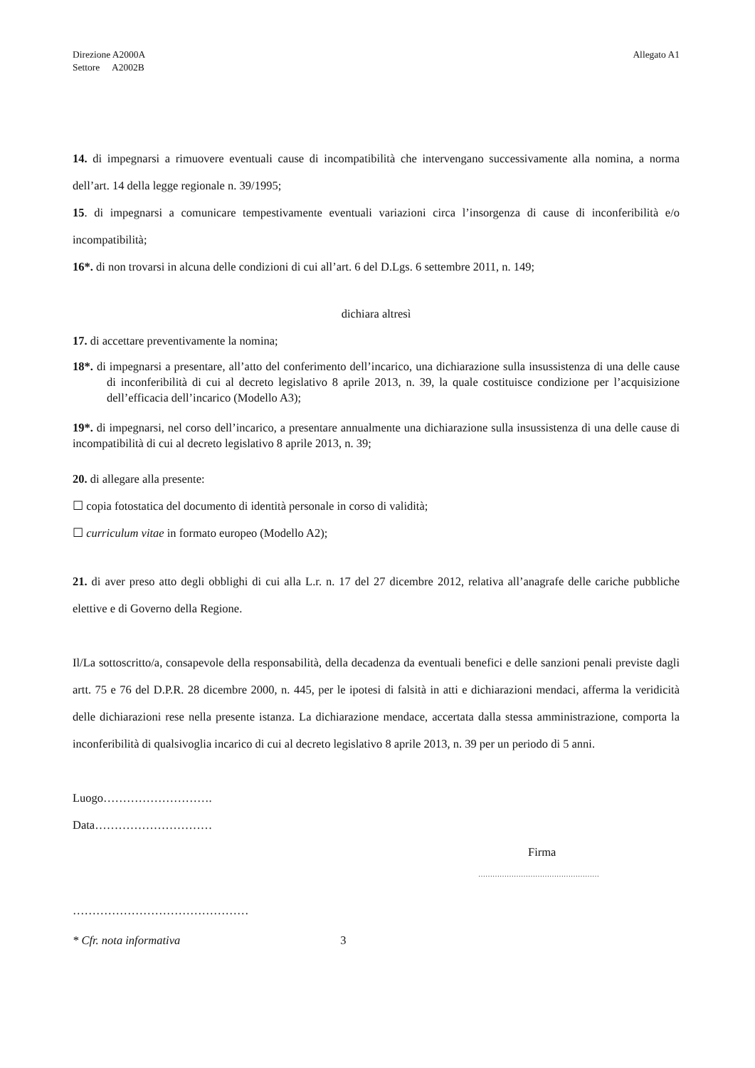Direzione A2000A
Settore A2002B
Allegato A1
14. di impegnarsi a rimuovere eventuali cause di incompatibilità che intervengano successivamente alla nomina, a norma dell’art. 14 della legge regionale n. 39/1995;
15. di impegnarsi a comunicare tempestivamente eventuali variazioni circa l’insorgenza di cause di inconferibilità e/o incompatibilità;
16*. di non trovarsi in alcuna delle condizioni di cui all’art. 6 del D.Lgs. 6 settembre 2011, n. 149;
dichiara altresì
17. di accettare preventivamente la nomina;
18*. di impegnarsi a presentare, all’atto del conferimento dell’incarico, una dichiarazione sulla insussistenza di una delle cause di inconferibilità di cui al decreto legislativo 8 aprile 2013, n. 39, la quale costituisce condizione per l’acquisizione dell’efficacia dell’incarico (Modello A3);
19*. di impegnarsi, nel corso dell’incarico, a presentare annualmente una dichiarazione sulla insussistenza di una delle cause di incompatibilità di cui al decreto legislativo 8 aprile 2013, n. 39;
20. di allegare alla presente:
☐ copia fotostatica del documento di identità personale in corso di validità;
☐ curriculum vitae in formato europeo (Modello A2);
21. di aver preso atto degli obblighi di cui alla L.r. n. 17 del 27 dicembre 2012, relativa all’anagrafe delle cariche pubbliche elettive e di Governo della Regione.
Il/La sottoscritto/a, consapevole della responsabilità, della decadenza da eventuali benefici e delle sanzioni penali previste dagli artt. 75 e 76 del D.P.R. 28 dicembre 2000, n. 445, per le ipotesi di falsità in atti e dichiarazioni mendaci, afferma la veridicità delle dichiarazioni rese nella presente istanza. La dichiarazione mendace, accertata dalla stessa amministrazione, comporta la inconferibilità di qualsivoglia incarico di cui al decreto legislativo 8 aprile 2013, n. 39 per un periodo di 5 anni.
Luogo……………………….
Data…………………………
Firma
……………………………………………
………………………………………
* Cfr. nota informativa 3